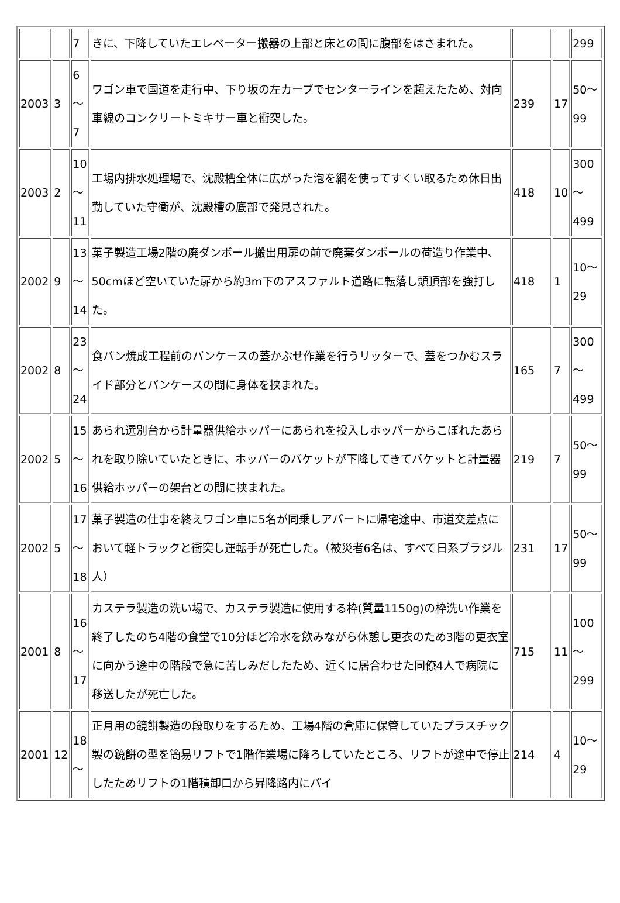| | | 7 | きに、下降していたエレベーター搬器の上部と床との間に腹部をはさまれた。 | | | 299 |
| 2003 | 3 | 6 ～ 7 | ワゴン車で国道を走行中、下り坂の左カーブでセンターラインを超えたため、対向車線のコンクリートミキサー車と衝突した。 | 239 | 17 | 50～ 99 |
| 2003 | 2 | 10 ～ 11 | 工場内排水処理場で、沈殿槽全体に広がった泡を網を使ってすくい取るため休日出勤していた守衛が、沈殿槽の底部で発見された。 | 418 | 10 | 300 ～ 499 |
| 2002 | 9 | 13 ～ 14 | 菓子製造工場2階の廃ダンボール搬出用扉の前で廃棄ダンボールの荷造り作業中、50cmほど空いていた扉から約3m下のアスファルト道路に転落し頭頂部を強打した。 | 418 | 1 | 10～ 29 |
| 2002 | 8 | 23 ～ 24 | 食パン焼成工程前のパンケースの蓋かぶせ作業を行うリッターで、蓋をつかむスライド部分とパンケースの間に身体を挟まれた。 | 165 | 7 | 300 ～ 499 |
| 2002 | 5 | 15 ～ 16 | あられ選別台から計量器供給ホッパーにあられを投入しホッパーからこぼれたあられを取り除いていたときに、ホッパーのバケットが下降してきてバケットと計量器供給ホッパーの架台との間に挟まれた。 | 219 | 7 | 50～ 99 |
| 2002 | 5 | 17 ～ 18 | 菓子製造の仕事を終えワゴン車に5名が同乗しアパートに帰宅途中、市道交差点において軽トラックと衝突し運転手が死亡した。（被災者6名は、すべて日系ブラジル人） | 231 | 17 | 50～ 99 |
| 2001 | 8 | 16 ～ 17 | カステラ製造の洗い場で、カステラ製造に使用する枠(質量1150g)の枠洗い作業を終了したのち4階の食堂で10分ほど冷水を飲みながら休憩し更衣のため3階の更衣室に向かう途中の階段で急に苦しみだしたため、近くに居合わせた同僚4人で病院に移送したが死亡した。 | 715 | 11 | 100 ～ 299 |
| 2001 | 12 | 18 ～ | 正月用の鏡餅製造の段取りをするため、工場4階の倉庫に保管していたプラスチック製の鏡餅の型を簡易リフトで1階作業場に降ろしていたところ、リフトが途中で停止したためリフトの1階積卸口から昇降路内にパイ | 214 | 4 | 10～ 29 |